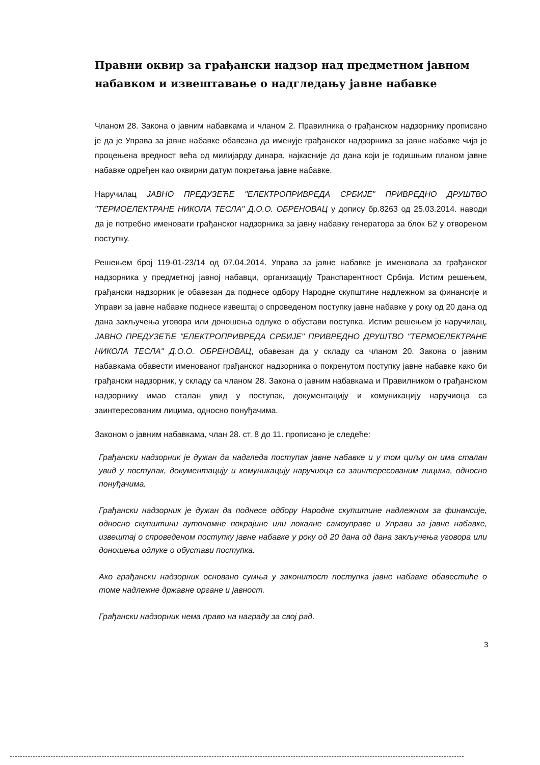Правни оквир за грађански надзор над предметном јавном набавком и извештавање о надгледању јавне набавке
Чланом 28. Закона о јавним набавкама и чланом 2. Правилника о грађанском надзорнику прописано је да је Управа за јавне набавке обавезна да именује грађанског надзорника за јавне набавке чија је процењена вредност већа од милијарду динара, најкасније до дана који је годишњим планом јавне набавке одређен као оквирни датум покретања јавне набавке.
Наручилац ЈАВНО ПРЕДУЗЕЋЕ "ЕЛЕКТРОПРИВРЕДА СРБИЈЕ" ПРИВРЕДНО ДРУШТВО "ТЕРМОЕЛЕКТРАНЕ НИКОЛА ТЕСЛА" Д.О.О. ОБРЕНОВАЦ у допису бр.8263 од 25.03.2014. наводи да је потребно именовати грађанског надзорника за јавну набавку генератора за блок Б2 у отвореном поступку.
Решењем број 119-01-23/14 од 07.04.2014. Управа за јавне набавке је именовала за грађанског надзорника у предметној јавној набавци, организацију Транспарентност Србија. Истим решењем, грађански надзорник је обавезан да поднесе одбору Народне скупштине надлежном за финансије и Управи за јавне набавке поднесе извештај о спроведеном поступку јавне набавке у року од 20 дана од дана закључења уговора или доношења одлуке о обустави поступка. Истим решењем је наручилац, ЈАВНО ПРЕДУЗЕЋЕ "ЕЛЕКТРОПРИВРЕДА СРБИЈЕ" ПРИВРЕДНО ДРУШТВО "ТЕРМОЕЛЕКТРАНЕ НИКОЛА ТЕСЛА" Д.О.О. ОБРЕНОВАЦ, обавезан да у складу са чланом 20. Закона о јавним набавкама обавести именованог грађанског надзорника о покренутом поступку јавне набавке како би грађански надзорник, у складу са чланом 28. Закона о јавним набавкама и Правилником о грађанском надзорнику имао сталан увид у поступак, документацију и комуникацију наручиоца са заинтересованим лицима, односно понуђачима.
Законом о јавним набавкама, члан 28. ст. 8 до 11. прописано је следеће:
Грађански надзорник је дужан да надгледа поступак јавне набавке и у том циљу он има сталан увид у поступак, документацију и комуникацију наручиоца са заинтересованим лицима, односно понуђачима.
Грађански надзорник је дужан да поднесе одбору Народне скупштине надлежном за финансије, односно скупштини аутономне покрајине или локалне самоуправе и Управи за јавне набавке, извештај о спроведеном поступку јавне набавке у року од 20 дана од дана закључења уговора или доношења одлуке о обустави поступка.
Ако грађански надзорник основано сумња у законитост поступка јавне набавке обавестиће о томе надлежне државне органе и јавност.
Грађански надзорник нема право на награду за свој рад.
3